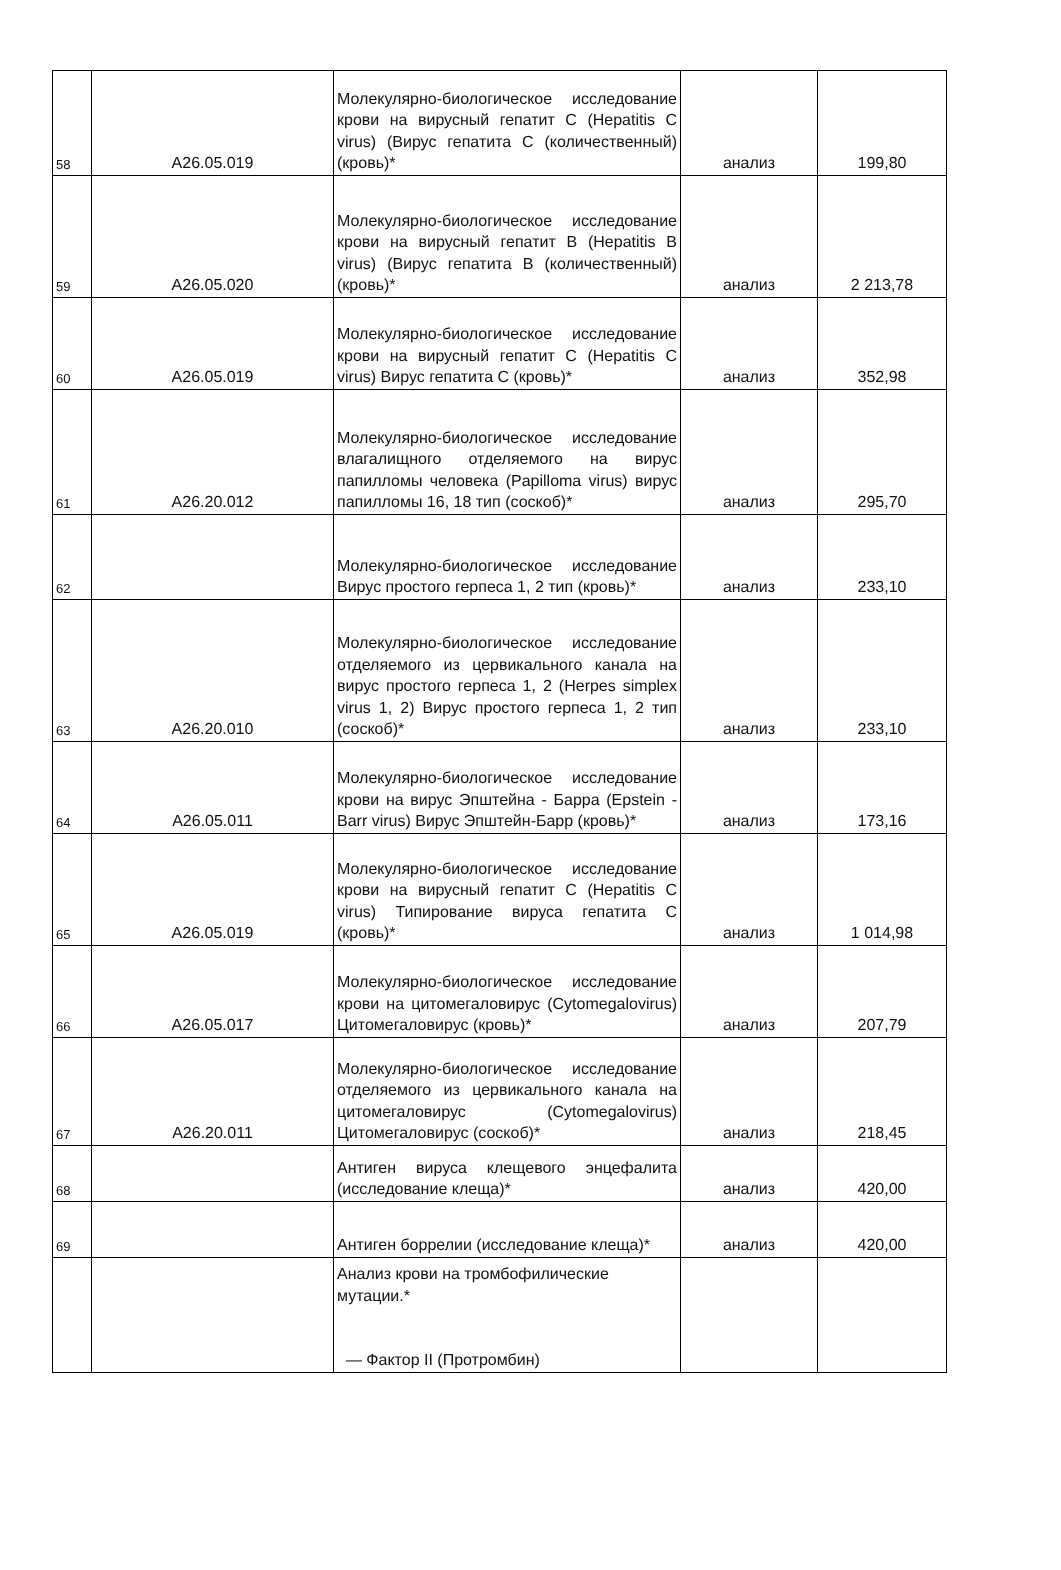| 58 | A26.05.019 | Молекулярно-биологическое исследование крови на вирусный гепатит C (Hepatitis C virus) (Вирус гепатита C (количественный) (кровь)* | анализ | 199,80 |
| 59 | A26.05.020 | Молекулярно-биологическое исследование крови на вирусный гепатит B (Hepatitis B virus) (Вирус гепатита B (количественный) (кровь)* | анализ | 2 213,78 |
| 60 | A26.05.019 | Молекулярно-биологическое исследование крови на вирусный гепатит C (Hepatitis C virus) Вирус гепатита C (кровь)* | анализ | 352,98 |
| 61 | A26.20.012 | Молекулярно-биологическое исследование влагалищного отделяемого на вирус папилломы человека (Papilloma virus) вирус папилломы 16, 18 тип (соскоб)* | анализ | 295,70 |
| 62 | | Молекулярно-биологическое исследование Вирус простого герпеса 1, 2 тип (кровь)* | анализ | 233,10 |
| 63 | A26.20.010 | Молекулярно-биологическое исследование отделяемого из цервикального канала на вирус простого герпеса 1, 2 (Herpes simplex virus 1, 2) Вирус простого герпеса 1, 2 тип (соскоб)* | анализ | 233,10 |
| 64 | A26.05.011 | Молекулярно-биологическое исследование крови на вирус Эпштейна - Барра (Epstein - Barr virus) Вирус Эпштейн-Барр (кровь)* | анализ | 173,16 |
| 65 | A26.05.019 | Молекулярно-биологическое исследование крови на вирусный гепатит C (Hepatitis C virus) Типирование вируса гепатита C (кровь)* | анализ | 1 014,98 |
| 66 | A26.05.017 | Молекулярно-биологическое исследование крови на цитомегаловирус (Cytomegalovirus) Цитомегаловирус (кровь)* | анализ | 207,79 |
| 67 | A26.20.011 | Молекулярно-биологическое исследование отделяемого из цервикального канала на цитомегаловирус (Cytomegalovirus) Цитомегаловирус (соскоб)* | анализ | 218,45 |
| 68 | | Антиген вируса клещевого энцефалита (исследование клеща)* | анализ | 420,00 |
| 69 | | Антиген боррелии (исследование клеща)* | анализ | 420,00 |
| | | Анализ крови на тромбофилические мутации.* — Фактор II (Протромбин) | | |